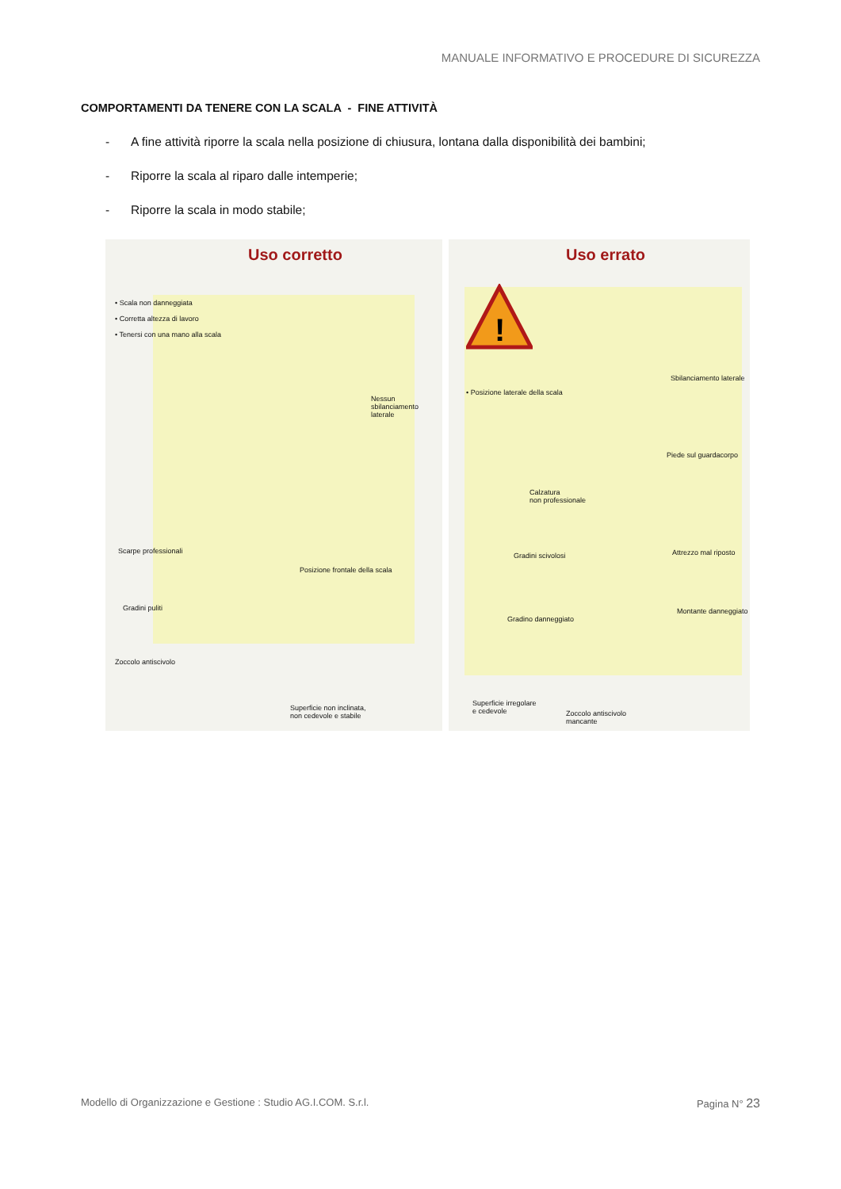MANUALE INFORMATIVO E PROCEDURE DI SICUREZZA
COMPORTAMENTI DA TENERE CON LA SCALA - FINE ATTIVITÀ
- A fine attività riporre la scala nella posizione di chiusura, lontana dalla disponibilità dei bambini;
- Riporre la scala al riparo dalle intemperie;
- Riporre la scala in modo stabile;
Uso corretto
• Scala non danneggiata
• Corretta altezza di lavoro
• Tenersi con una mano alla scala
Nessun sbilanciamento
laterale
Scarpe professionali
Posizione frontale della scala
Gradini puliti
Zoccolo antiscivolo
Superficie non inclinata,
non cedevole e stabile
Uso errato
!
• Posizione laterale della scala
Sbilanciamento laterale
Piede sul guardacorpo
Calzatura
non professionale
Gradini scivolosi Attrezzo mal riposto
Montante danneggiato
Gradino danneggiato
Superficie irregolare
e cedevole
Zoccolo antiscivolo
mancante
Modello di Organizzazione e Gestione : Studio AG.I.COM. S.r.l. Pagina N° 23